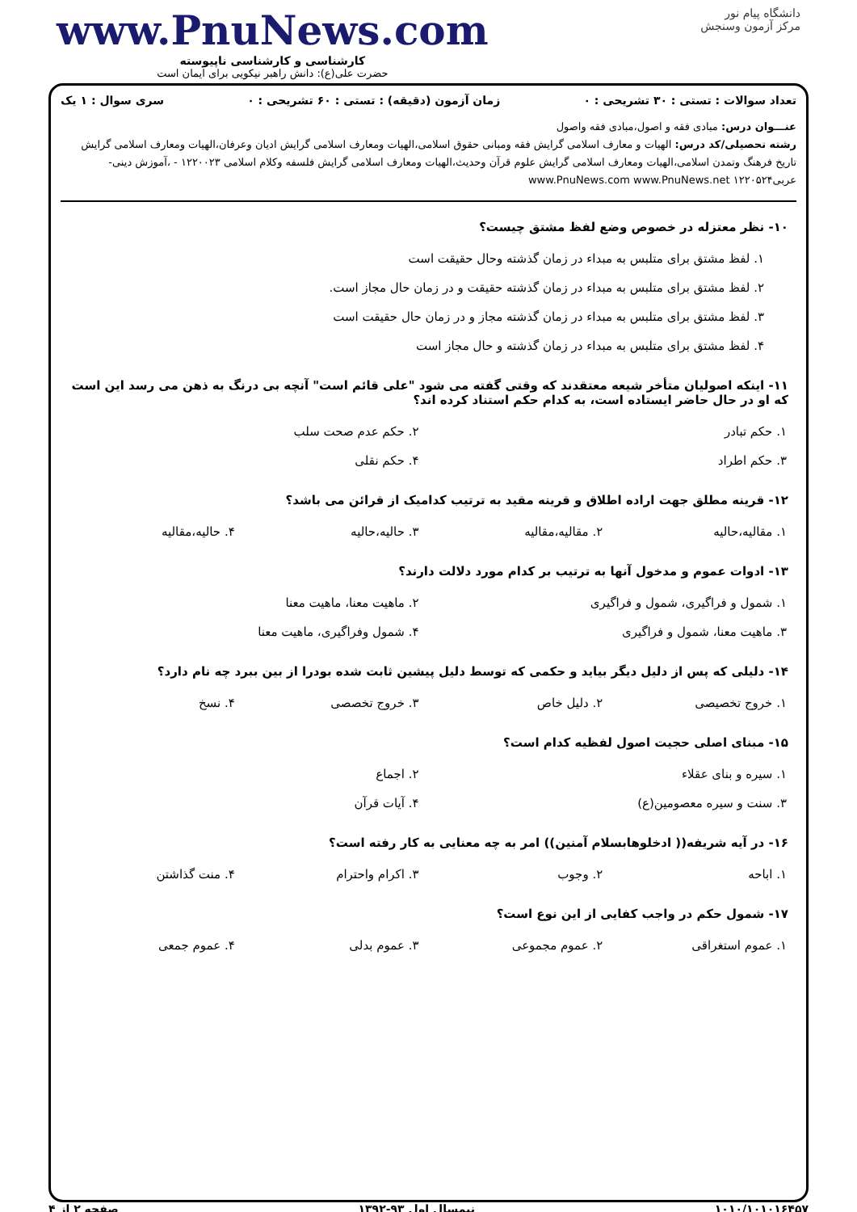دانشگاه پیام نور
مرکز آزمون وسنجش
www.PnuNews.com
کارشناسی و کارشناسی ناپیوسته
حضرت علی(ع): دانش راهبر نیکویی برای ایمان است
تعداد سوالات : تستی : ۳۰ تشریحی : ۰ زمان آزمون (دقیقه) : تستی : ۶۰ تشریحی : ۰ سری سوال : ۱ یک
عنـــوان درس: مبادی فقه و اصول،مبادی فقه واصول
رشته تحصیلی/کد درس: الهیات و معارف اسلامی گرایش فقه ومبانی حقوق اسلامی،الهیات ومعارف اسلامی گرایش ادیان وعرفان،الهیات ومعارف اسلامی گرایش تاریخ فرهنگ وتمدن اسلامی،الهیات ومعارف اسلامی گرایش علوم قرآن وحدیث،الهیات ومعارف اسلامی گرایش فلسفه وکلام اسلامی ۱۲۲۰۰۲۳ - ،آموزش دینی- عربی۱۲۲۰۵۲۴ www.PnuNews.com www.PnuNews.net
۱۰- نظر معتزله در خصوص وضع لفظ مشتق چیست؟
۱. لفظ مشتق برای متلبس به مبداء در زمان گذشته وحال حقیقت است
۲. لفظ مشتق برای متلبس به مبداء در زمان گذشته حقیقت و در زمان حال مجاز است.
۳. لفظ مشتق برای متلبس به مبداء در زمان گذشته مجاز و در زمان حال حقیقت است
۴. لفظ مشتق برای متلبس به مبداء در زمان گذشته و حال مجاز است
۱۱- اینکه اصولیان متأخر شیعه معتقدند که وقتی گفته می شود "علی قائم است" آنچه بی درنگ به ذهن می رسد این است که او در حال حاضر ایستاده است، به کدام حکم استناد کرده اند؟
| ۱. حکم تبادر | ۲. حکم عدم صحت سلب |
| ۳. حکم اطراد | ۴. حکم نقلی |
۱۲- قرینه مطلق جهت اراده اطلاق و قرینه مقید به ترتیب کدامیک از قرائن می باشد؟
| ۱. مقالیه،حالیه | ۲. مقالیه،مقالیه | ۳. حالیه،حالیه | ۴. حالیه،مقالیه |
۱۳- ادوات عموم و مدخول آنها به ترتیب بر کدام مورد دلالت دارند؟
| ۱. شمول و فراگیری، شمول و فراگیری | ۲. ماهیت معنا، ماهیت معنا |
| ۳. ماهیت معنا، شمول و فراگیری | ۴. شمول وفراگیری، ماهیت معنا |
۱۴- دلیلی که پس از دلیل دیگر بیاید و حکمی که توسط دلیل پیشین ثابت شده بودرا از بین ببرد چه نام دارد؟
| ۱. خروج تخصیصی | ۲. دلیل خاص | ۳. خروج تخصصی | ۴. نسخ |
۱۵- مبنای اصلی حجیت اصول لفظیه کدام است؟
| ۱. سیره و بنای عقلاء | ۲. اجماع |
| ۳. سنت و سیره معصومین(ع) | ۴. آیات قرآن |
۱۶- در آیه شریفه(( ادخلوهابسلام آمنین)) امر به چه معنایی به کار رفته است؟
| ۱. اباحه | ۲. وجوب | ۳. اکرام واحترام | ۴. منت گذاشتن |
۱۷- شمول حکم در واجب کفایی از این نوع است؟
| ۱. عموم استغراقی | ۲. عموم مجموعی | ۳. عموم بدلی | ۴. عموم جمعی |
۱۰۱۰/۱۰۱۰۱۶۴۵۷ نیمسال اول ۹۳-۱۳۹۲ صفحه ۲ از ۴